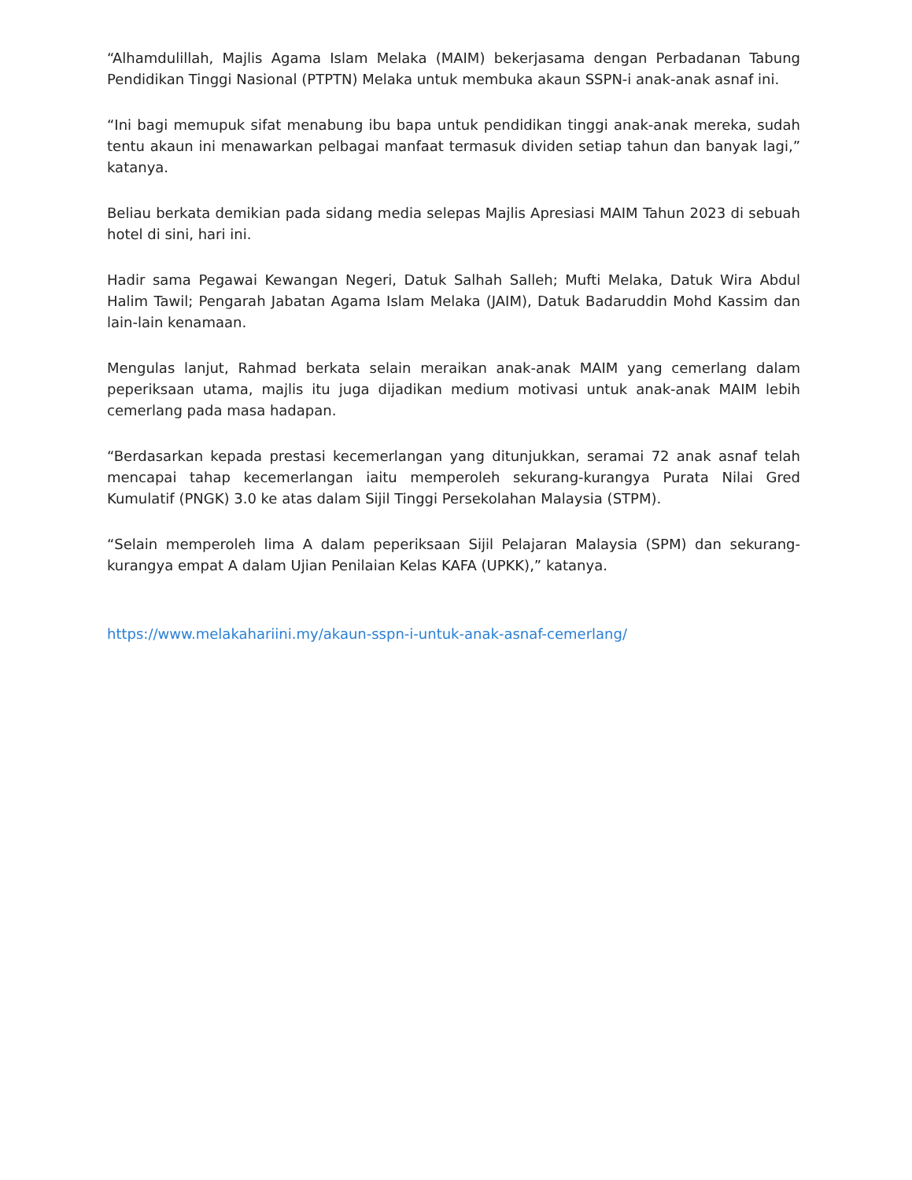“Alhamdulillah, Majlis Agama Islam Melaka (MAIM) bekerjasama dengan Perbadanan Tabung Pendidikan Tinggi Nasional (PTPTN) Melaka untuk membuka akaun SSPN-i anak-anak asnaf ini.
“Ini bagi memupuk sifat menabung ibu bapa untuk pendidikan tinggi anak-anak mereka, sudah tentu akaun ini menawarkan pelbagai manfaat termasuk dividen setiap tahun dan banyak lagi,” katanya.
Beliau berkata demikian pada sidang media selepas Majlis Apresiasi MAIM Tahun 2023 di sebuah hotel di sini, hari ini.
Hadir sama Pegawai Kewangan Negeri, Datuk Salhah Salleh; Mufti Melaka, Datuk Wira Abdul Halim Tawil; Pengarah Jabatan Agama Islam Melaka (JAIM), Datuk Badaruddin Mohd Kassim dan lain-lain kenamaan.
Mengulas lanjut, Rahmad berkata selain meraikan anak-anak MAIM yang cemerlang dalam peperiksaan utama, majlis itu juga dijadikan medium motivasi untuk anak-anak MAIM lebih cemerlang pada masa hadapan.
“Berdasarkan kepada prestasi kecemerlangan yang ditunjukkan, seramai 72 anak asnaf telah mencapai tahap kecemerlangan iaitu memperoleh sekurang-kurangya Purata Nilai Gred Kumulatif (PNGK) 3.0 ke atas dalam Sijil Tinggi Persekolahan Malaysia (STPM).
“Selain memperoleh lima A dalam peperiksaan Sijil Pelajaran Malaysia (SPM) dan sekurang-kurangya empat A dalam Ujian Penilaian Kelas KAFA (UPKK),” katanya.
https://www.melakahariini.my/akaun-sspn-i-untuk-anak-asnaf-cemerlang/